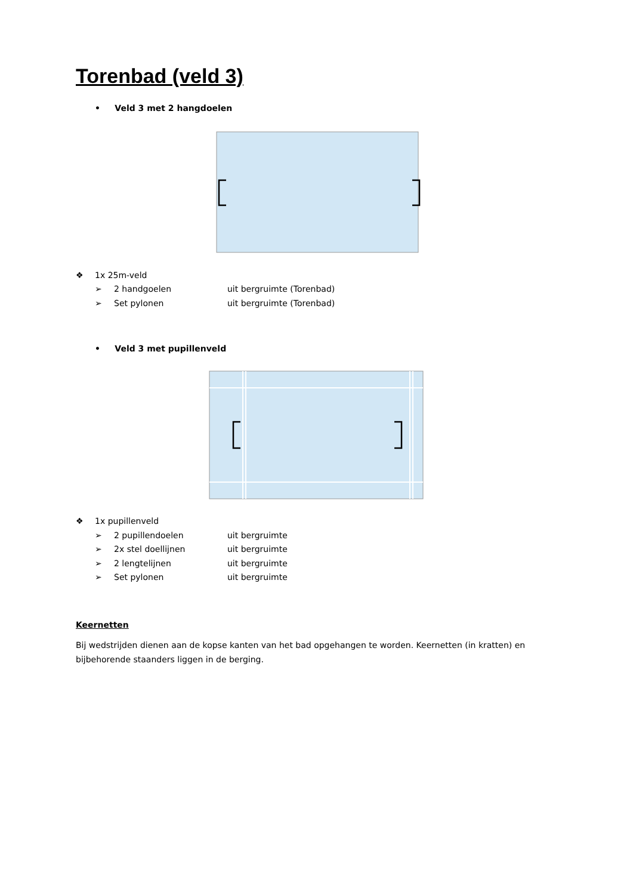Torenbad (veld 3)
• Veld 3 met 2 hangdoelen
❖ 1x 25m-veld
➢ 2 handgoelen uit bergruimte (Torenbad)
➢ Set pylonen uit bergruimte (Torenbad)
• Veld 3 met pupillenveld
❖ 1x pupillenveld
➢ 2 pupillendoelen uit bergruimte
➢ 2x stel doellijnen uit bergruimte
➢ 2 lengtelijnen uit bergruimte
➢ Set pylonen uit bergruimte
Keernetten
Bij wedstrijden dienen aan de kopse kanten van het bad opgehangen te worden. Keernetten (in kratten) en bijbehorende staanders liggen in de berging.